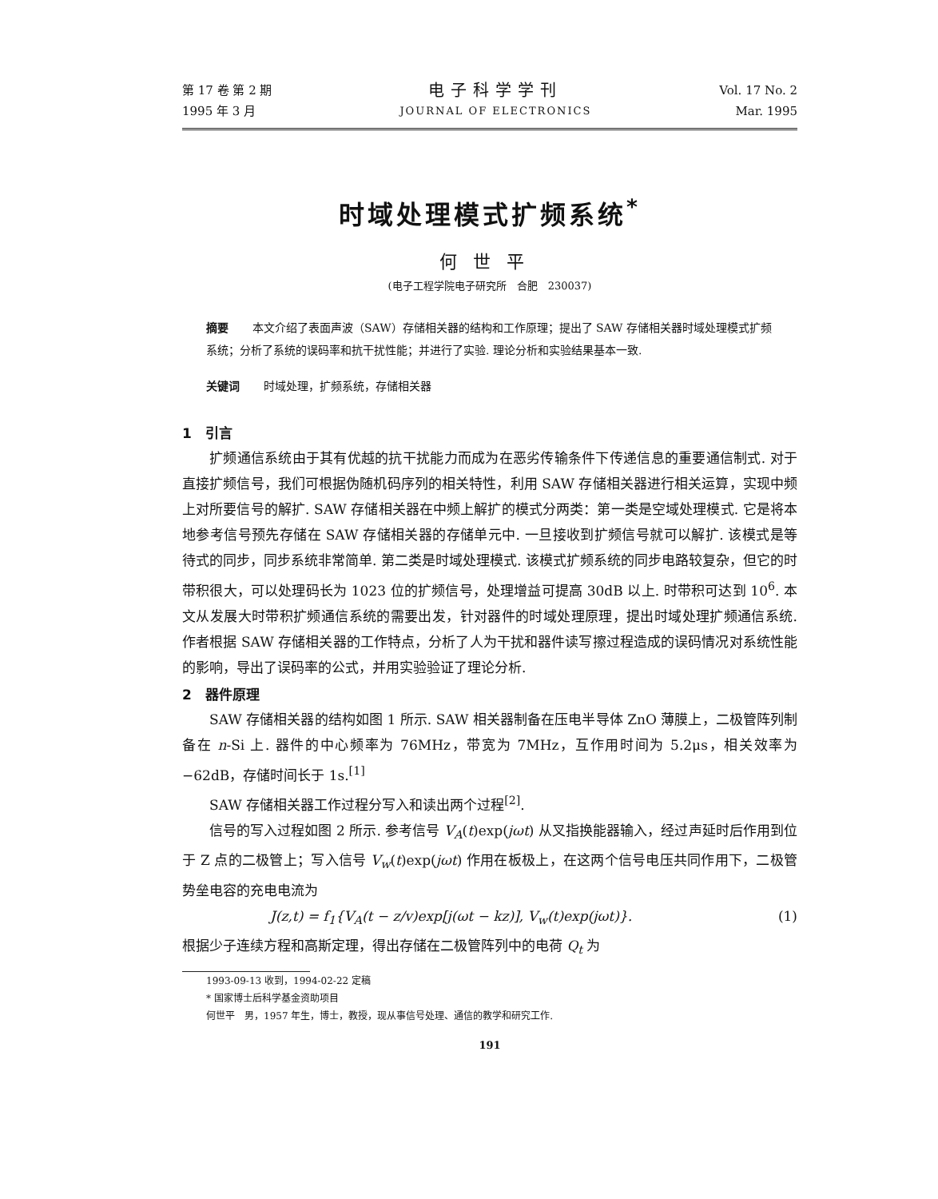第 17 卷 第 2 期
1995 年 3 月
电子科学学刊
JOURNAL OF ELECTRONICS
Vol. 17 No. 2
Mar. 1995
时域处理模式扩频系统<sup>*</sup>
何世平
(电子工程学院电子研究所　合肥　230037)
摘要 本文介绍了表面声波（SAW）存储相关器的结构和工作原理；提出了 SAW 存储相关器时域处理模式扩频系统；分析了系统的误码率和抗干扰性能；并进行了实验. 理论分析和实验结果基本一致.
关键词 时域处理，扩频系统，存储相关器
1　引言
扩频通信系统由于其有优越的抗干扰能力而成为在恶劣传输条件下传递信息的重要通信制式. 对于直接扩频信号，我们可根据伪随机码序列的相关特性，利用 SAW 存储相关器进行相关运算，实现中频上对所要信号的解扩. SAW 存储相关器在中频上解扩的模式分两类：第一类是空域处理模式. 它是将本地参考信号预先存储在 SAW 存储相关器的存储单元中. 一旦接收到扩频信号就可以解扩. 该模式是等待式的同步，同步系统非常简单. 第二类是时域处理模式. 该模式扩频系统的同步电路较复杂，但它的时带积很大，可以处理码长为 1023 位的扩频信号，处理增益可提高 30dB 以上. 时带积可达到 10<sup>6</sup>. 本文从发展大时带积扩频通信系统的需要出发，针对器件的时域处理原理，提出时域处理扩频通信系统. 作者根据 SAW 存储相关器的工作特点，分析了人为干扰和器件读写擦过程造成的误码情况对系统性能的影响，导出了误码率的公式，并用实验验证了理论分析.
2　器件原理
SAW 存储相关器的结构如图 1 所示. SAW 相关器制备在压电半导体 ZnO 薄膜上，二极管阵列制备在 n-Si 上. 器件的中心频率为 76MHz，带宽为 7MHz，互作用时间为 5.2μs，相关效率为 −62dB，存储时间长于 1s.<sup>[1]</sup>
SAW 存储相关器工作过程分写入和读出两个过程<sup>[2]</sup>.
信号的写入过程如图 2 所示. 参考信号 V<sub>A</sub>(t)exp(jωt) 从叉指换能器输入，经过声延时后作用到位于 Z 点的二极管上；写入信号 V<sub>w</sub>(t)exp(jωt) 作用在板极上，在这两个信号电压共同作用下，二极管势垒电容的充电电流为
J(z,t) = f<sub>1</sub>{V<sub>A</sub>(t − z/v)exp[j(ωt − kz)], V<sub>w</sub>(t)exp(jωt)}. (1)
根据少子连续方程和高斯定理，得出存储在二极管阵列中的电荷 Q<sub>t</sub> 为
1993-09-13 收到，1994-02-22 定稿
* 国家博士后科学基金资助项目
何世平　男，1957 年生，博士，教授，现从事信号处理、通信的教学和研究工作.
191